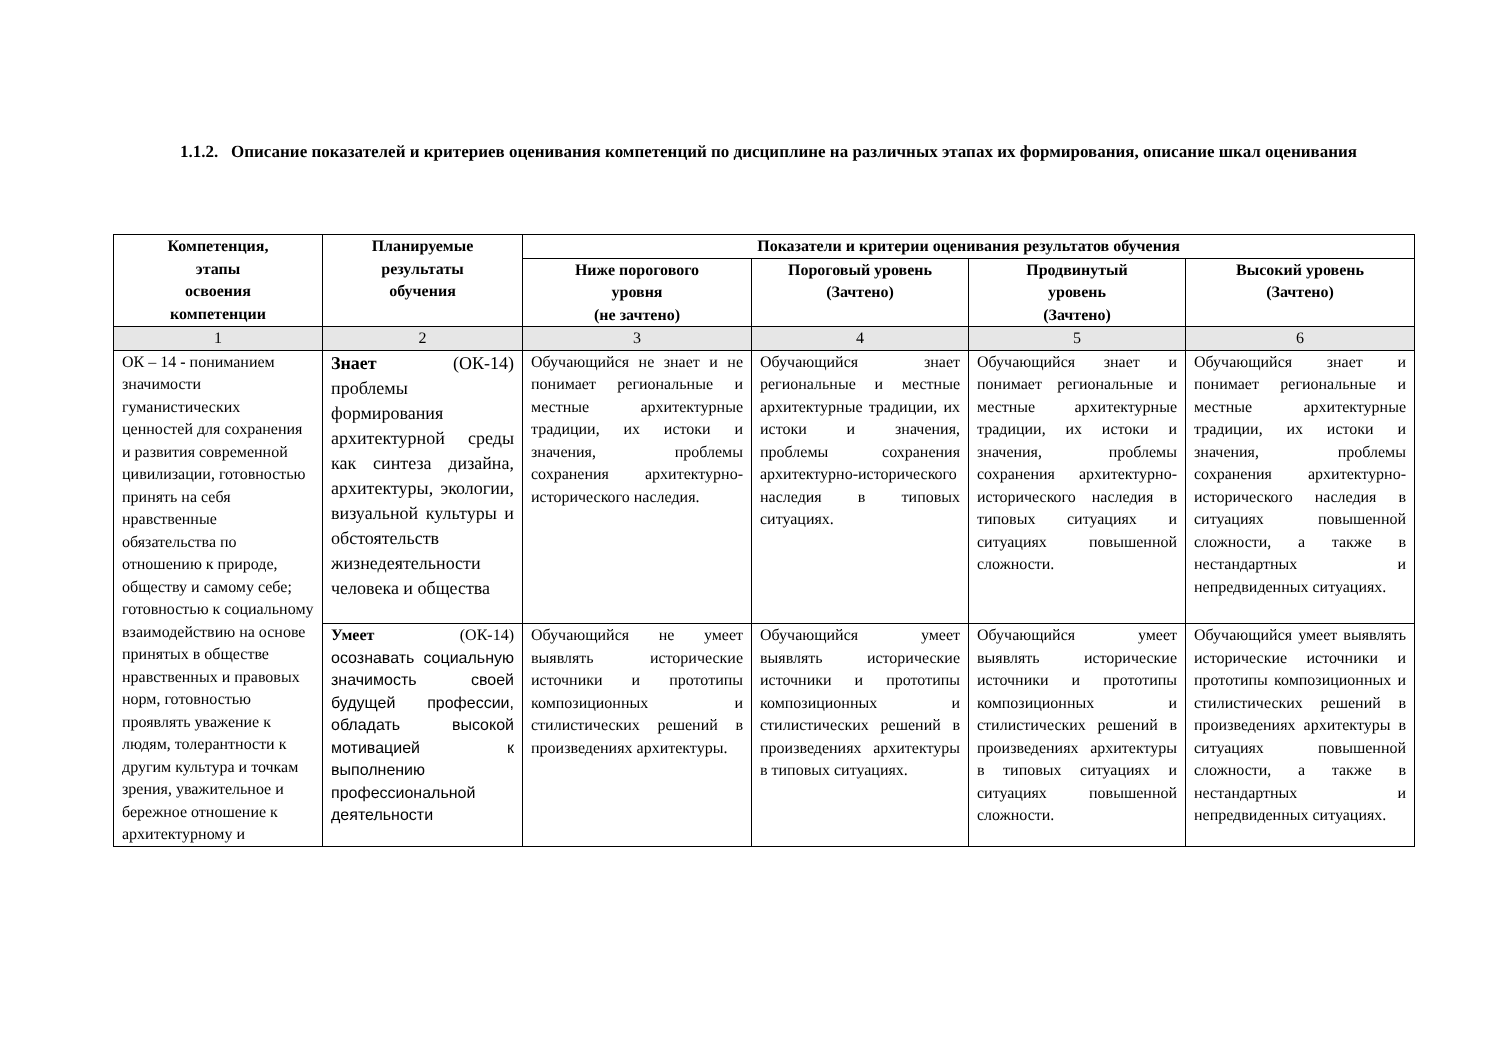1.1.2. Описание показателей и критериев оценивания компетенций по дисциплине на различных этапах их формирования, описание шкал оценивания
| Компетенция, этапы освоения компетенции | Планируемые результаты обучения | Показатели и критерии оценивания результатов обучения | | | |
| --- | --- | --- | --- | --- | --- |
| | | Ниже порогового уровня (не зачтено) | Пороговый уровень (Зачтено) | Продвинутый уровень (Зачтено) | Высокий уровень (Зачтено) |
| 1 | 2 | 3 | 4 | 5 | 6 |
| ОК – 14 - пониманием значимости гуманистических ценностей для сохранения и развития современной цивилизации, готовностью принять на себя нравственные обязательства по отношению к природе, обществу и самому себе; готовностью к социальному взаимодействию на основе принятых в обществе нравственных и правовых норм, готовностью проявлять уважение к людям, толерантности к другим культура и точкам зрения, уважительное и бережное отношение к архитектурному и | Знает (ОК-14) проблемы формирования архитектурной среды как синтеза дизайна, архитектуры, экологии, визуальной культуры и обстоятельств жизнедеятельности человека и общества | Обучающийся не знает и не понимает региональные и местные архитектурные традиции, их истоки и значения, проблемы сохранения архитектурно-исторического наследия. | Обучающийся знает региональные и местные архитектурные традиции, их истоки и значения, проблемы сохранения архитектурно-исторического наследия в типовых ситуациях. | Обучающийся знает и понимает региональные и местные архитектурные традиции, их истоки и значения, проблемы сохранения архитектурно-исторического наследия в типовых ситуациях и ситуациях повышенной сложности. | Обучающийся знает и понимает региональные и местные архитектурные традиции, их истоки и значения, проблемы сохранения архитектурно-исторического наследия в ситуациях повышенной сложности, а также в нестандартных и непредвиденных ситуациях. |
| | Умеет (ОК-14) осознавать социальную значимость своей будущей профессии, обладать высокой мотивацией к выполнению профессиональной деятельности | Обучающийся не умеет выявлять исторические источники и прототипы композиционных и стилистических решений в произведениях архитектуры. | Обучающийся умеет выявлять исторические источники и прототипы композиционных и стилистических решений в произведениях архитектуры в типовых ситуациях. | Обучающийся умеет выявлять исторические источники и прототипы композиционных и стилистических решений в произведениях архитектуры в типовых ситуациях и ситуациях повышенной сложности. | Обучающийся умеет выявлять исторические источники и прототипы композиционных и стилистических решений в произведениях архитектуры в ситуациях повышенной сложности, а также в нестандартных и непредвиденных ситуациях. |